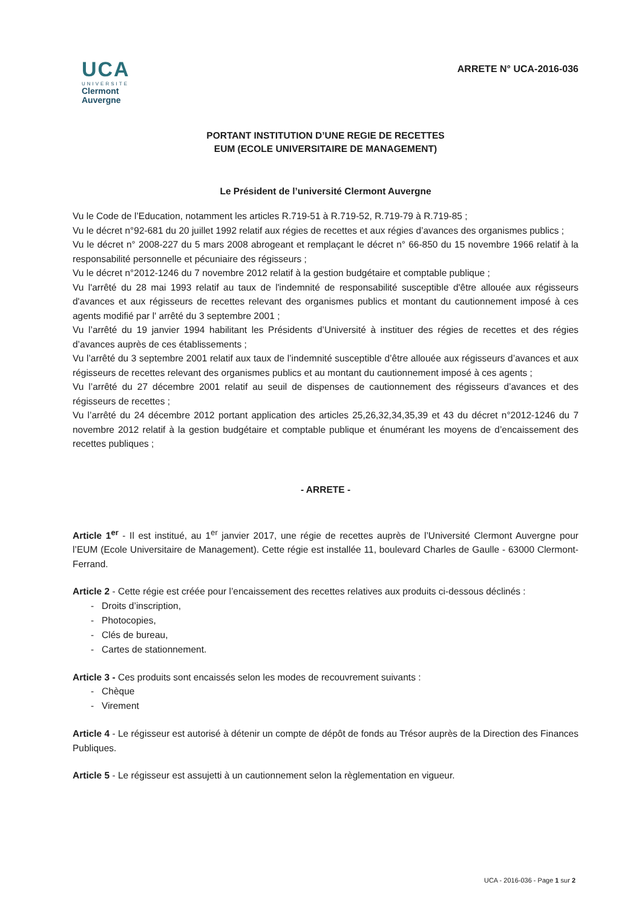UCA
UNIVERSITE
Clermont
Auvergne
ARRETE N° UCA-2016-036
PORTANT INSTITUTION D’UNE REGIE DE RECETTES
EUM (ECOLE UNIVERSITAIRE DE MANAGEMENT)
Le Président de l’université Clermont Auvergne
Vu le Code de l’Education, notamment les articles R.719-51 à R.719-52, R.719-79 à R.719-85 ;
Vu le décret n°92-681 du 20 juillet 1992 relatif aux régies de recettes et aux régies d’avances des organismes publics ;
Vu le décret n° 2008-227 du 5 mars 2008 abrogeant et remplaçant le décret n° 66-850 du 15 novembre 1966 relatif à la responsabilité personnelle et pécuniaire des régisseurs ;
Vu le décret n°2012-1246 du 7 novembre 2012 relatif à la gestion budgétaire et comptable publique ;
Vu l'arrêté du 28 mai 1993 relatif au taux de l'indemnité de responsabilité susceptible d'être allouée aux régisseurs d'avances et aux régisseurs de recettes relevant des organismes publics et montant du cautionnement imposé à ces agents modifié par l' arrêté du 3 septembre 2001 ;
Vu l’arrêté du 19 janvier 1994 habilitant les Présidents d’Université à instituer des régies de recettes et des régies d’avances auprès de ces établissements ;
Vu l’arrêté du 3 septembre 2001 relatif aux taux de l’indemnité susceptible d’être allouée aux régisseurs d’avances et aux régisseurs de recettes relevant des organismes publics et au montant du cautionnement imposé à ces agents ;
Vu l’arrêté du 27 décembre 2001 relatif au seuil de dispenses de cautionnement des régisseurs d’avances et des régisseurs de recettes ;
Vu l’arrêté du 24 décembre 2012 portant application des articles 25,26,32,34,35,39 et 43 du décret n°2012-1246 du 7 novembre 2012 relatif à la gestion budgétaire et comptable publique et énumérant les moyens de d’encaissement des recettes publiques ;
- ARRETE -
Article 1<sup>er</sup> - Il est institué, au 1<sup>er</sup> janvier 2017, une régie de recettes auprès de l’Université Clermont Auvergne pour l’EUM (Ecole Universitaire de Management). Cette régie est installée 11, boulevard Charles de Gaulle - 63000 Clermont-Ferrand.
Article 2 - Cette régie est créée pour l’encaissement des recettes relatives aux produits ci-dessous déclinés :
- Droits d’inscription,
- Photocopies,
- Clés de bureau,
- Cartes de stationnement.
Article 3 - Ces produits sont encaissés selon les modes de recouvrement suivants :
- Chèque
- Virement
Article 4 - Le régisseur est autorisé à détenir un compte de dépôt de fonds au Trésor auprès de la Direction des Finances Publiques.
Article 5 - Le régisseur est assujetti à un cautionnement selon la règlementation en vigueur.
UCA - 2016-036 - Page 1 sur 2